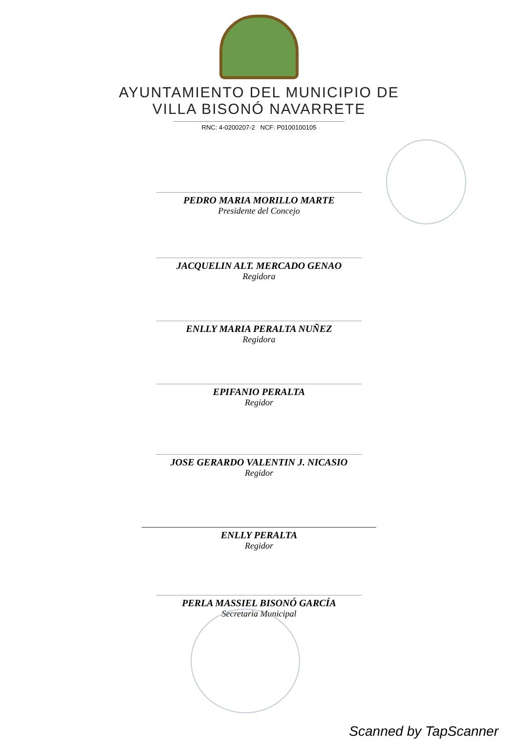AYUNTAMIENTO DEL MUNICIPIO DE
VILLA BISONÓ NAVARRETE
RNC: 4-0200207-2 NCF: P0100100105
PEDRO MARIA MORILLO MARTE
Presidente del Concejo
JACQUELIN ALT. MERCADO GENAO
Regidora
ENLLY MARIA PERALTA NUÑEZ
Regidora
EPIFANIO PERALTA
Regidor
JOSE GERARDO VALENTIN J. NICASIO
Regidor
ENLLY PERALTA
Regidor
PERLA MASSIEL BISONÓ GARCÍA
Secretaria Municipal
Scanned by TapScanner